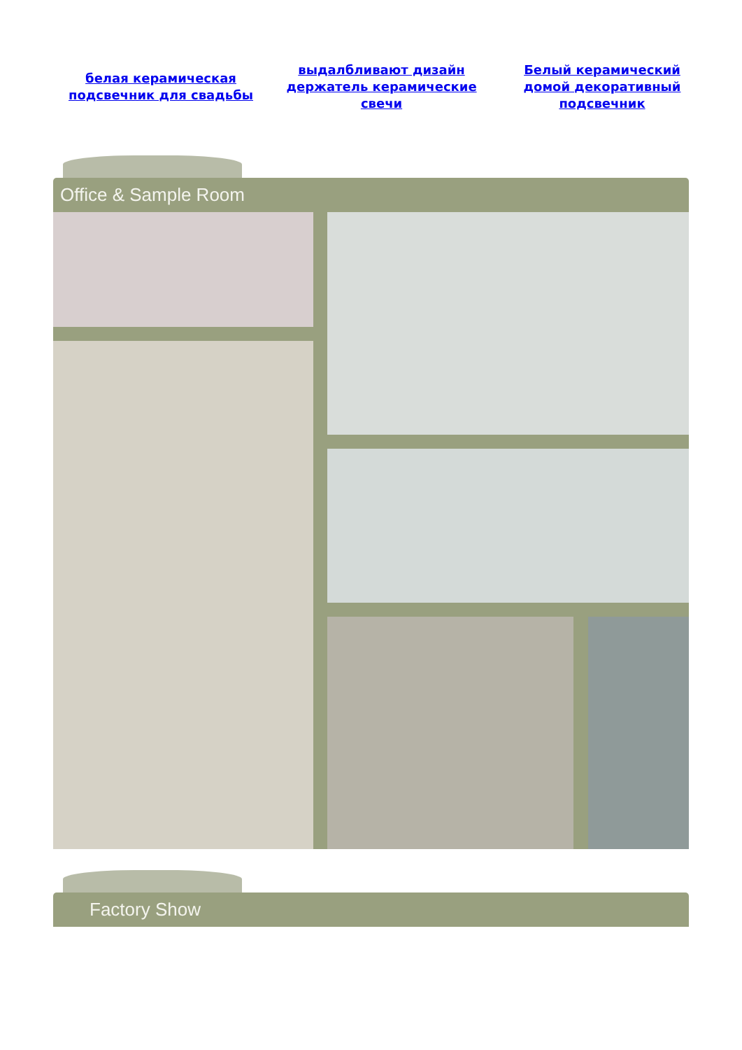белая керамическая подсвечник для свадьбы выдалбливают дизайн держатель керамические свечи Белый керамический домой декоративный подсвечник
Office & Sample Room
Factory Show